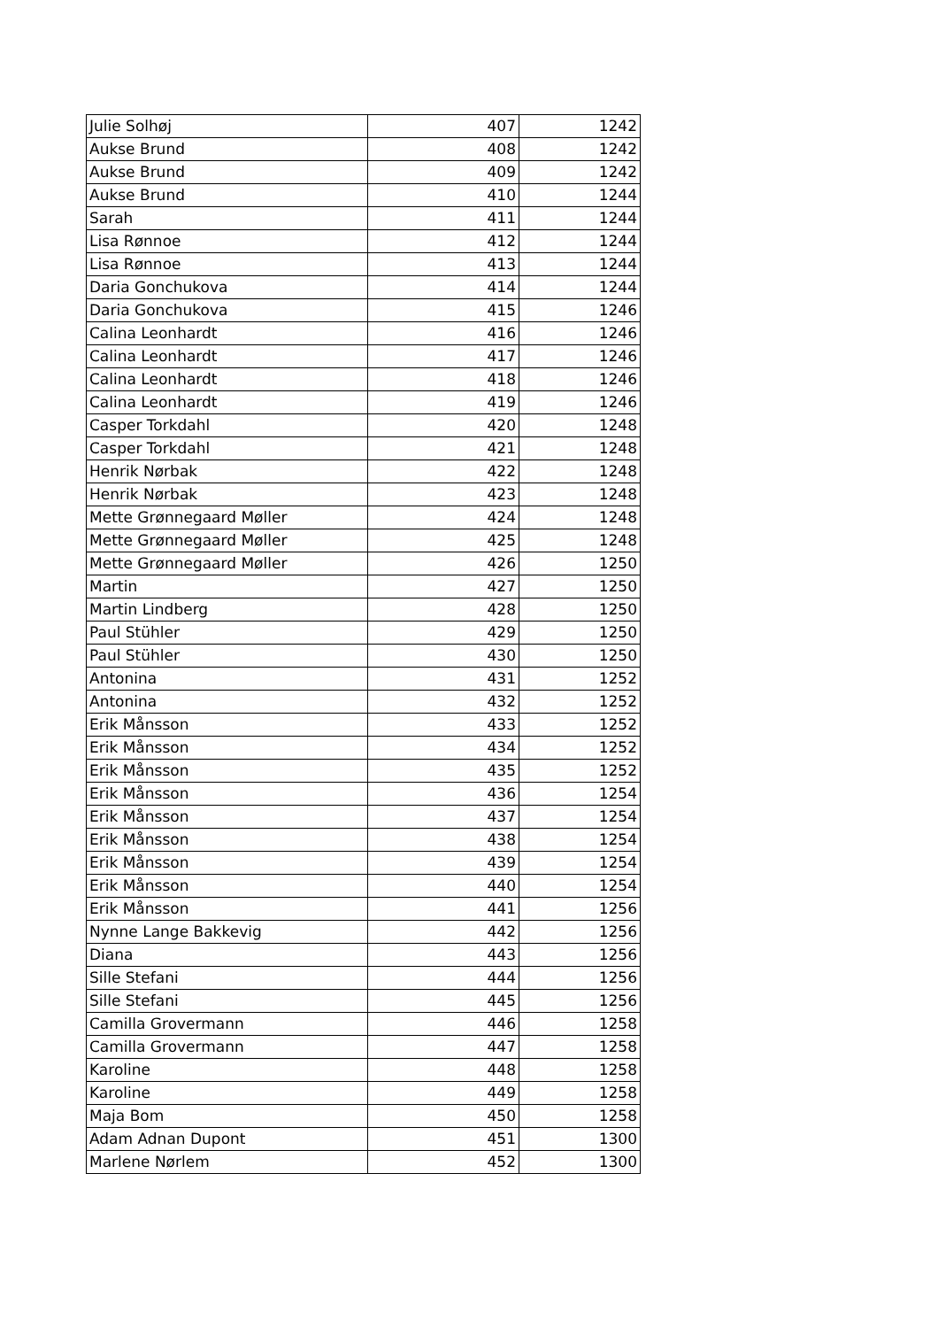| Julie Solhøj | 407 | 1242 |
| Aukse Brund | 408 | 1242 |
| Aukse Brund | 409 | 1242 |
| Aukse Brund | 410 | 1244 |
| Sarah | 411 | 1244 |
| Lisa Rønnoe | 412 | 1244 |
| Lisa Rønnoe | 413 | 1244 |
| Daria Gonchukova | 414 | 1244 |
| Daria Gonchukova | 415 | 1246 |
| Calina Leonhardt | 416 | 1246 |
| Calina Leonhardt | 417 | 1246 |
| Calina Leonhardt | 418 | 1246 |
| Calina Leonhardt | 419 | 1246 |
| Casper Torkdahl | 420 | 1248 |
| Casper Torkdahl | 421 | 1248 |
| Henrik Nørbak | 422 | 1248 |
| Henrik Nørbak | 423 | 1248 |
| Mette Grønnegaard Møller | 424 | 1248 |
| Mette Grønnegaard Møller | 425 | 1248 |
| Mette Grønnegaard Møller | 426 | 1250 |
| Martin | 427 | 1250 |
| Martin Lindberg | 428 | 1250 |
| Paul Stühler | 429 | 1250 |
| Paul Stühler | 430 | 1250 |
| Antonina | 431 | 1252 |
| Antonina | 432 | 1252 |
| Erik Månsson | 433 | 1252 |
| Erik Månsson | 434 | 1252 |
| Erik Månsson | 435 | 1252 |
| Erik Månsson | 436 | 1254 |
| Erik Månsson | 437 | 1254 |
| Erik Månsson | 438 | 1254 |
| Erik Månsson | 439 | 1254 |
| Erik Månsson | 440 | 1254 |
| Erik Månsson | 441 | 1256 |
| Nynne Lange Bakkevig | 442 | 1256 |
| Diana | 443 | 1256 |
| Sille Stefani | 444 | 1256 |
| Sille Stefani | 445 | 1256 |
| Camilla Grovermann | 446 | 1258 |
| Camilla Grovermann | 447 | 1258 |
| Karoline | 448 | 1258 |
| Karoline | 449 | 1258 |
| Maja Bom | 450 | 1258 |
| Adam Adnan Dupont | 451 | 1300 |
| Marlene Nørlem | 452 | 1300 |